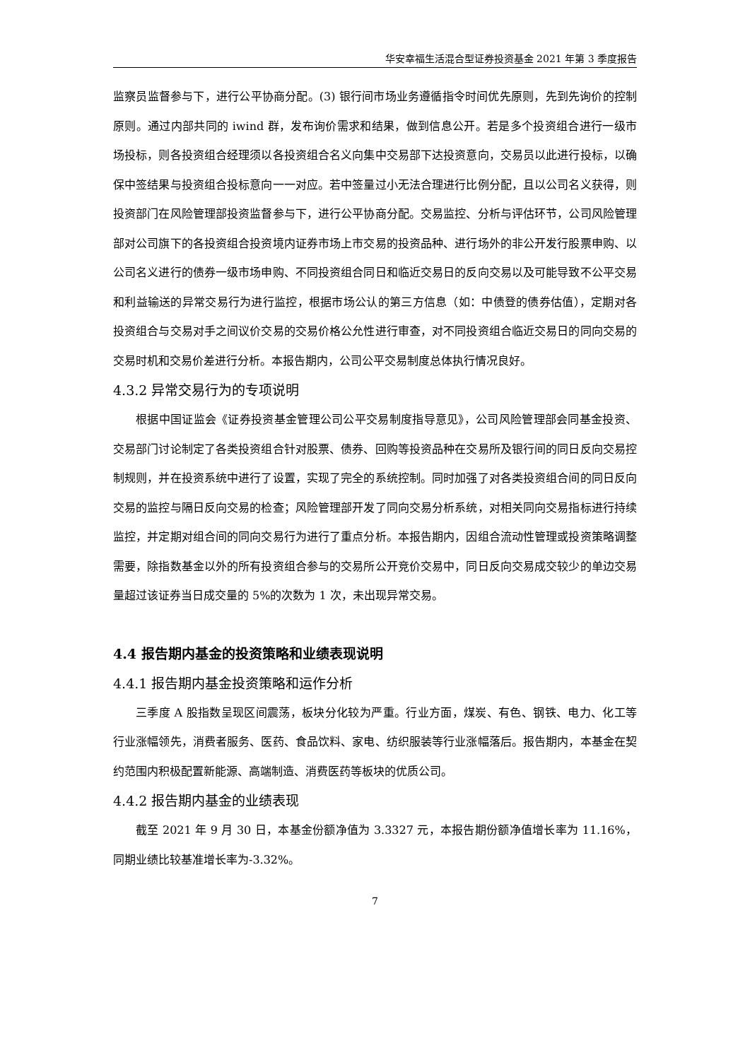华安幸福生活混合型证券投资基金 2021 年第 3 季度报告
监察员监督参与下，进行公平协商分配。(3) 银行间市场业务遵循指令时间优先原则，先到先询价的控制原则。通过内部共同的 iwind 群，发布询价需求和结果，做到信息公开。若是多个投资组合进行一级市场投标，则各投资组合经理须以各投资组合名义向集中交易部下达投资意向，交易员以此进行投标，以确保中签结果与投资组合投标意向一一对应。若中签量过小无法合理进行比例分配，且以公司名义获得，则投资部门在风险管理部投资监督参与下，进行公平协商分配。交易监控、分析与评估环节，公司风险管理部对公司旗下的各投资组合投资境内证券市场上市交易的投资品种、进行场外的非公开发行股票申购、以公司名义进行的债券一级市场申购、不同投资组合同日和临近交易日的反向交易以及可能导致不公平交易和利益输送的异常交易行为进行监控，根据市场公认的第三方信息（如：中债登的债券估值），定期对各投资组合与交易对手之间议价交易的交易价格公允性进行审查，对不同投资组合临近交易日的同向交易的交易时机和交易价差进行分析。本报告期内，公司公平交易制度总体执行情况良好。
4.3.2 异常交易行为的专项说明
根据中国证监会《证券投资基金管理公司公平交易制度指导意见》，公司风险管理部会同基金投资、交易部门讨论制定了各类投资组合针对股票、债券、回购等投资品种在交易所及银行间的同日反向交易控制规则，并在投资系统中进行了设置，实现了完全的系统控制。同时加强了对各类投资组合间的同日反向交易的监控与隔日反向交易的检查；风险管理部开发了同向交易分析系统，对相关同向交易指标进行持续监控，并定期对组合间的同向交易行为进行了重点分析。本报告期内，因组合流动性管理或投资策略调整需要，除指数基金以外的所有投资组合参与的交易所公开竞价交易中，同日反向交易成交较少的单边交易量超过该证券当日成交量的 5%的次数为 1 次，未出现异常交易。
4.4 报告期内基金的投资策略和业绩表现说明
4.4.1 报告期内基金投资策略和运作分析
三季度 A 股指数呈现区间震荡，板块分化较为严重。行业方面，煤炭、有色、钢铁、电力、化工等行业涨幅领先，消费者服务、医药、食品饮料、家电、纺织服装等行业涨幅落后。报告期内，本基金在契约范围内积极配置新能源、高端制造、消费医药等板块的优质公司。
4.4.2 报告期内基金的业绩表现
截至 2021 年 9 月 30 日，本基金份额净值为 3.3327 元，本报告期份额净值增长率为 11.16%，同期业绩比较基准增长率为-3.32%。
7